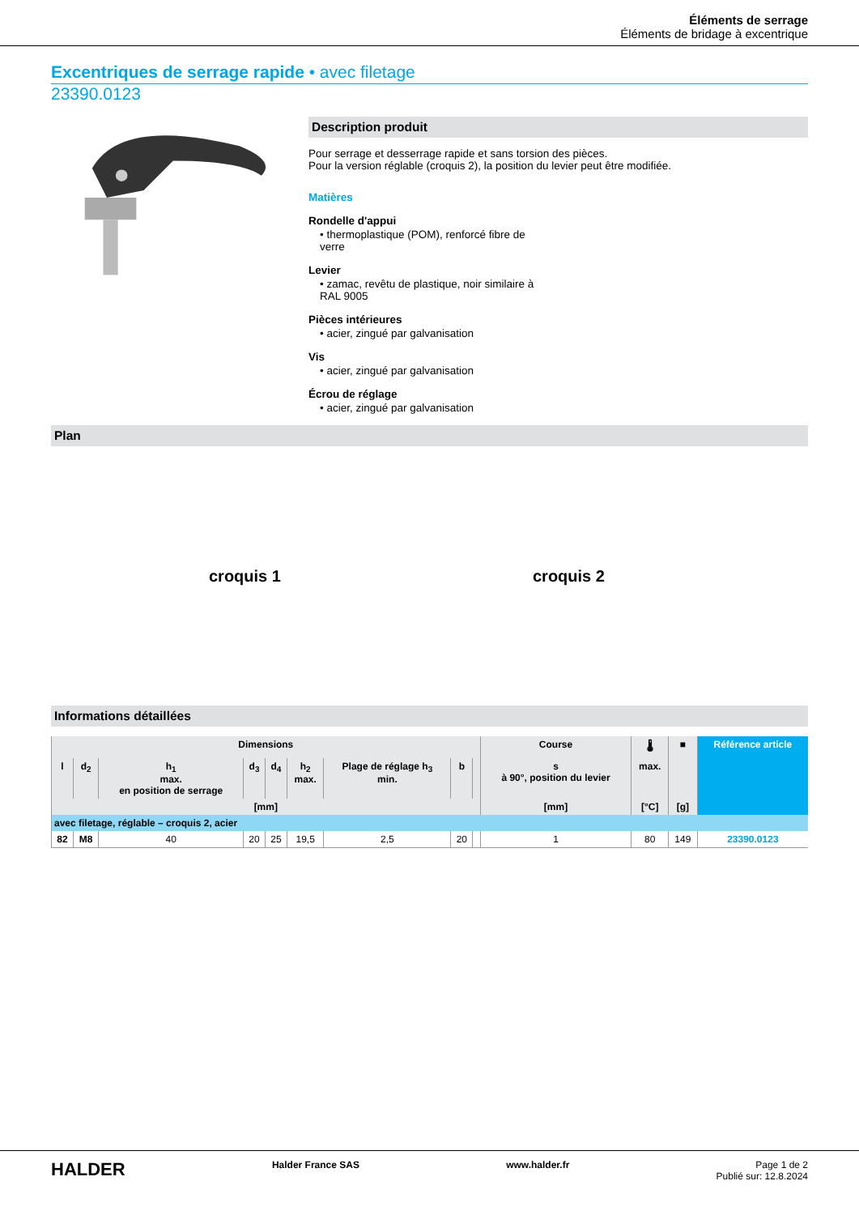Éléments de serrage
Éléments de bridage à excentrique
Excentriques de serrage rapide • avec filetage
23390.0123
Description produit
Pour serrage et desserrage rapide et sans torsion des pièces.
Pour la version réglable (croquis 2), la position du levier peut être modifiée.
Matières
Rondelle d'appui
• thermoplastique (POM), renforcé fibre de verre
Levier
• zamac, revêtu de plastique, noir similaire à RAL 9005
Pièces intérieures
• acier, zingué par galvanisation
Vis
• acier, zingué par galvanisation
Écrou de réglage
• acier, zingué par galvanisation
Plan
croquis 1 croquis 2
Informations détaillées
| Dimensions | | | | | | | | | Course | 🌡 | ■ | Référence article |
| --- | --- | --- | --- | --- | --- | --- | --- | --- | --- | --- | --- | --- |
| l | d<sub>2</sub> | h<sub>1</sub> max. en position de serrage | d<sub>3</sub> | d<sub>4</sub> | h<sub>2</sub> max. | Plage de réglage h<sub>3</sub> min. | b | | s à 90°, position du levier | max. | | |
| [mm] | | | | | | | | | [mm] | [°C] | [g] | |
| avec filetage, réglable – croquis 2, acier | | | | | | | | | | | | |
| 82 | M8 | 40 | 20 | 25 | 19,5 | 2,5 | 20 | | 1 | 80 | 149 | 23390.0123 |
HALDER Halder France SAS www.halder.fr Page 1 de 2
Publié sur: 12.8.2024